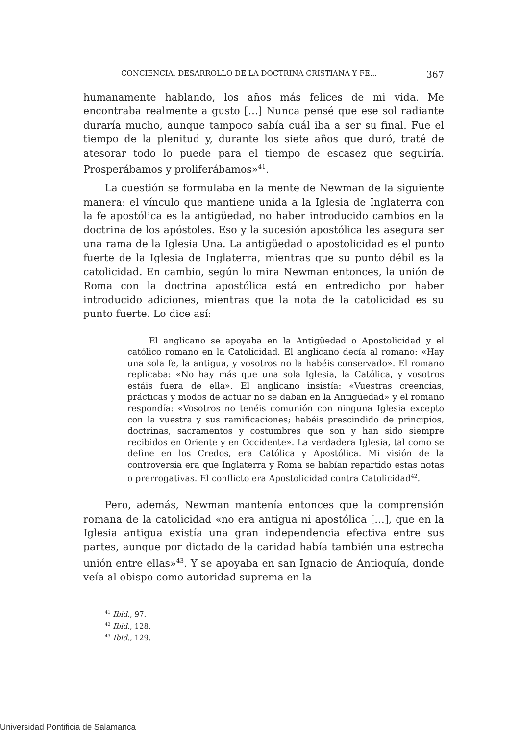CONCIENCIA, DESARROLLO DE LA DOCTRINA CRISTIANA Y FE... 367
humanamente hablando, los años más felices de mi vida. Me encontraba realmente a gusto […] Nunca pensé que ese sol radiante duraría mucho, aunque tampoco sabía cuál iba a ser su final. Fue el tiempo de la plenitud y, durante los siete años que duró, traté de atesorar todo lo puede para el tiempo de escasez que seguiría. Prosperábamos y proliferábamos»<sup>41</sup>.
La cuestión se formulaba en la mente de Newman de la siguiente manera: el vínculo que mantiene unida a la Iglesia de Inglaterra con la fe apostólica es la antigüedad, no haber introducido cambios en la doctrina de los apóstoles. Eso y la sucesión apostólica les asegura ser una rama de la Iglesia Una. La antigüedad o apostolicidad es el punto fuerte de la Iglesia de Inglaterra, mientras que su punto débil es la catolicidad. En cambio, según lo mira Newman entonces, la unión de Roma con la doctrina apostólica está en entredicho por haber introducido adiciones, mientras que la nota de la catolicidad es su punto fuerte. Lo dice así:
El anglicano se apoyaba en la Antigüedad o Apostolicidad y el católico romano en la Catolicidad. El anglicano decía al romano: «Hay una sola fe, la antigua, y vosotros no la habéis conservado». El romano replicaba: «No hay más que una sola Iglesia, la Católica, y vosotros estáis fuera de ella». El anglicano insistía: «Vuestras creencias, prácticas y modos de actuar no se daban en la Antigüedad» y el romano respondía: «Vosotros no tenéis comunión con ninguna Iglesia excepto con la vuestra y sus ramificaciones; habéis prescindido de principios, doctrinas, sacramentos y costumbres que son y han sido siempre recibidos en Oriente y en Occidente». La verdadera Iglesia, tal como se define en los Credos, era Católica y Apostólica. Mi visión de la controversia era que Inglaterra y Roma se habían repartido estas notas o prerrogativas. El conflicto era Apostolicidad contra Catolicidad<sup>42</sup>.
Pero, además, Newman mantenía entonces que la comprensión romana de la catolicidad «no era antigua ni apostólica […], que en la Iglesia antigua existía una gran independencia efectiva entre sus partes, aunque por dictado de la caridad había también una estrecha unión entre ellas»<sup>43</sup>. Y se apoyaba en san Ignacio de Antioquía, donde veía al obispo como autoridad suprema en la
<sup>41</sup> Ibid., 97.
<sup>42</sup> Ibid., 128.
<sup>43</sup> Ibid., 129.
Universidad Pontificia de Salamanca